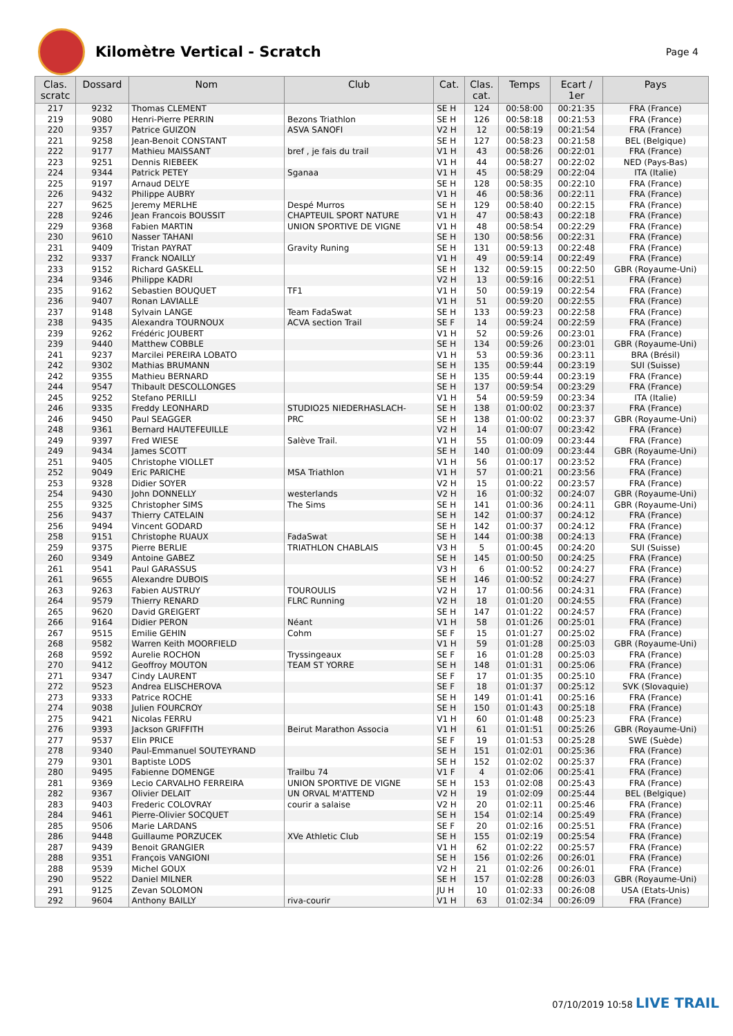Kilomètre Vertical - Scratch
Page 4
| Clas. scratc | Dossard | Nom | Club | Cat. | Clas. cat. | Temps | Ecart / 1er | Pays |
| --- | --- | --- | --- | --- | --- | --- | --- | --- |
| 217 | 9232 | Thomas CLEMENT | | SE H | 124 | 00:58:00 | 00:21:35 | FRA (France) |
| 219 | 9080 | Henri-Pierre PERRIN | Bezons Triathlon | SE H | 126 | 00:58:18 | 00:21:53 | FRA (France) |
| 220 | 9357 | Patrice GUIZON | ASVA SANOFI | V2 H | 12 | 00:58:19 | 00:21:54 | FRA (France) |
| 221 | 9258 | Jean-Benoit CONSTANT | | SE H | 127 | 00:58:23 | 00:21:58 | BEL (Belgique) |
| 222 | 9177 | Mathieu MAISSANT | bref , je fais du trail | V1 H | 43 | 00:58:26 | 00:22:01 | FRA (France) |
| 223 | 9251 | Dennis RIEBEEK | | V1 H | 44 | 00:58:27 | 00:22:02 | NED (Pays-Bas) |
| 224 | 9344 | Patrick PETEY | Sganaa | V1 H | 45 | 00:58:29 | 00:22:04 | ITA (Italie) |
| 225 | 9197 | Arnaud DELYE | | SE H | 128 | 00:58:35 | 00:22:10 | FRA (France) |
| 226 | 9432 | Philippe AUBRY | | V1 H | 46 | 00:58:36 | 00:22:11 | FRA (France) |
| 227 | 9625 | Jeremy MERLHE | Despé Murros | SE H | 129 | 00:58:40 | 00:22:15 | FRA (France) |
| 228 | 9246 | Jean Francois BOUSSIT | CHAPTEUIL SPORT NATURE | V1 H | 47 | 00:58:43 | 00:22:18 | FRA (France) |
| 229 | 9368 | Fabien MARTIN | UNION SPORTIVE DE VIGNE | V1 H | 48 | 00:58:54 | 00:22:29 | FRA (France) |
| 230 | 9610 | Nasser TAHANI | | SE H | 130 | 00:58:56 | 00:22:31 | FRA (France) |
| 231 | 9409 | Tristan PAYRAT | Gravity Runing | SE H | 131 | 00:59:13 | 00:22:48 | FRA (France) |
| 232 | 9337 | Franck NOAILLY | | V1 H | 49 | 00:59:14 | 00:22:49 | FRA (France) |
| 233 | 9152 | Richard GASKELL | | SE H | 132 | 00:59:15 | 00:22:50 | GBR (Royaume-Uni) |
| 234 | 9346 | Philippe KADRI | | V2 H | 13 | 00:59:16 | 00:22:51 | FRA (France) |
| 235 | 9162 | Sebastien BOUQUET | TF1 | V1 H | 50 | 00:59:19 | 00:22:54 | FRA (France) |
| 236 | 9407 | Ronan LAVIALLE | | V1 H | 51 | 00:59:20 | 00:22:55 | FRA (France) |
| 237 | 9148 | Sylvain LANGE | Team FadaSwat | SE H | 133 | 00:59:23 | 00:22:58 | FRA (France) |
| 238 | 9435 | Alexandra TOURNOUX | ACVA section Trail | SE F | 14 | 00:59:24 | 00:22:59 | FRA (France) |
| 239 | 9262 | Frédéric JOUBERT | | V1 H | 52 | 00:59:26 | 00:23:01 | FRA (France) |
| 239 | 9440 | Matthew COBBLE | | SE H | 134 | 00:59:26 | 00:23:01 | GBR (Royaume-Uni) |
| 241 | 9237 | Marcilei PEREIRA LOBATO | | V1 H | 53 | 00:59:36 | 00:23:11 | BRA (Brésil) |
| 242 | 9302 | Mathias BRUMANN | | SE H | 135 | 00:59:44 | 00:23:19 | SUI (Suisse) |
| 242 | 9355 | Mathieu BERNARD | | SE H | 135 | 00:59:44 | 00:23:19 | FRA (France) |
| 244 | 9547 | Thibault DESCOLLONGES | | SE H | 137 | 00:59:54 | 00:23:29 | FRA (France) |
| 245 | 9252 | Stefano PERILLI | | V1 H | 54 | 00:59:59 | 00:23:34 | ITA (Italie) |
| 246 | 9335 | Freddy LEONHARD | STUDIO25 NIEDERHASLACH- | SE H | 138 | 01:00:02 | 00:23:37 | FRA (France) |
| 246 | 9450 | Paul SEAGGER | PRC | SE H | 138 | 01:00:02 | 00:23:37 | GBR (Royaume-Uni) |
| 248 | 9361 | Bernard HAUTEFEUILLE | | V2 H | 14 | 01:00:07 | 00:23:42 | FRA (France) |
| 249 | 9397 | Fred WIESE | Salève Trail. | V1 H | 55 | 01:00:09 | 00:23:44 | FRA (France) |
| 249 | 9434 | James SCOTT | | SE H | 140 | 01:00:09 | 00:23:44 | GBR (Royaume-Uni) |
| 251 | 9405 | Christophe VIOLLET | | V1 H | 56 | 01:00:17 | 00:23:52 | FRA (France) |
| 252 | 9049 | Eric PARICHE | MSA Triathlon | V1 H | 57 | 01:00:21 | 00:23:56 | FRA (France) |
| 253 | 9328 | Didier SOYER | | V2 H | 15 | 01:00:22 | 00:23:57 | FRA (France) |
| 254 | 9430 | John DONNELLY | westerlands | V2 H | 16 | 01:00:32 | 00:24:07 | GBR (Royaume-Uni) |
| 255 | 9325 | Christopher SIMS | The Sims | SE H | 141 | 01:00:36 | 00:24:11 | GBR (Royaume-Uni) |
| 256 | 9437 | Thierry CATELAIN | | SE H | 142 | 01:00:37 | 00:24:12 | FRA (France) |
| 256 | 9494 | Vincent GODARD | | SE H | 142 | 01:00:37 | 00:24:12 | FRA (France) |
| 258 | 9151 | Christophe RUAUX | FadaSwat | SE H | 144 | 01:00:38 | 00:24:13 | FRA (France) |
| 259 | 9375 | Pierre BERLIE | TRIATHLON CHABLAIS | V3 H | 5 | 01:00:45 | 00:24:20 | SUI (Suisse) |
| 260 | 9349 | Antoine GABEZ | | SE H | 145 | 01:00:50 | 00:24:25 | FRA (France) |
| 261 | 9541 | Paul GARASSUS | | V3 H | 6 | 01:00:52 | 00:24:27 | FRA (France) |
| 261 | 9655 | Alexandre DUBOIS | | SE H | 146 | 01:00:52 | 00:24:27 | FRA (France) |
| 263 | 9263 | Fabien AUSTRUY | TOUROULIS | V2 H | 17 | 01:00:56 | 00:24:31 | FRA (France) |
| 264 | 9579 | Thierry RENARD | FLRC Running | V2 H | 18 | 01:01:20 | 00:24:55 | FRA (France) |
| 265 | 9620 | David GREIGERT | | SE H | 147 | 01:01:22 | 00:24:57 | FRA (France) |
| 266 | 9164 | Didier PERON | Néant | V1 H | 58 | 01:01:26 | 00:25:01 | FRA (France) |
| 267 | 9515 | Emilie GEHIN | Cohm | SE F | 15 | 01:01:27 | 00:25:02 | FRA (France) |
| 268 | 9582 | Warren Keith MOORFIELD | | V1 H | 59 | 01:01:28 | 00:25:03 | GBR (Royaume-Uni) |
| 268 | 9592 | Aurelie ROCHON | Tryssingeaux | SE F | 16 | 01:01:28 | 00:25:03 | FRA (France) |
| 270 | 9412 | Geoffroy MOUTON | TEAM ST YORRE | SE H | 148 | 01:01:31 | 00:25:06 | FRA (France) |
| 271 | 9347 | Cindy LAURENT | | SE F | 17 | 01:01:35 | 00:25:10 | FRA (France) |
| 272 | 9523 | Andrea ELISCHEROVA | | SE F | 18 | 01:01:37 | 00:25:12 | SVK (Slovaquie) |
| 273 | 9333 | Patrice ROCHE | | SE H | 149 | 01:01:41 | 00:25:16 | FRA (France) |
| 274 | 9038 | Julien FOURCROY | | SE H | 150 | 01:01:43 | 00:25:18 | FRA (France) |
| 275 | 9421 | Nicolas FERRU | | V1 H | 60 | 01:01:48 | 00:25:23 | FRA (France) |
| 276 | 9393 | Jackson GRIFFITH | Beirut Marathon Associa | V1 H | 61 | 01:01:51 | 00:25:26 | GBR (Royaume-Uni) |
| 277 | 9537 | Elin PRICE | | SE F | 19 | 01:01:53 | 00:25:28 | SWE (Suède) |
| 278 | 9340 | Paul-Emmanuel SOUTEYRAND | | SE H | 151 | 01:02:01 | 00:25:36 | FRA (France) |
| 279 | 9301 | Baptiste LODS | | SE H | 152 | 01:02:02 | 00:25:37 | FRA (France) |
| 280 | 9495 | Fabienne DOMENGE | Trailbu 74 | V1 F | 4 | 01:02:06 | 00:25:41 | FRA (France) |
| 281 | 9369 | Lecio CARVALHO FERREIRA | UNION SPORTIVE DE VIGNE | SE H | 153 | 01:02:08 | 00:25:43 | FRA (France) |
| 282 | 9367 | Olivier DELAIT | UN ORVAL M'ATTEND | V2 H | 19 | 01:02:09 | 00:25:44 | BEL (Belgique) |
| 283 | 9403 | Frederic COLOVRAY | courir a salaise | V2 H | 20 | 01:02:11 | 00:25:46 | FRA (France) |
| 284 | 9461 | Pierre-Olivier SOCQUET | | SE H | 154 | 01:02:14 | 00:25:49 | FRA (France) |
| 285 | 9506 | Marie LARDANS | | SE F | 20 | 01:02:16 | 00:25:51 | FRA (France) |
| 286 | 9448 | Guillaume PORZUCEK | XVe Athletic Club | SE H | 155 | 01:02:19 | 00:25:54 | FRA (France) |
| 287 | 9439 | Benoit GRANGIER | | V1 H | 62 | 01:02:22 | 00:25:57 | FRA (France) |
| 288 | 9351 | François VANGIONI | | SE H | 156 | 01:02:26 | 00:26:01 | FRA (France) |
| 288 | 9539 | Michel GOUX | | V2 H | 21 | 01:02:26 | 00:26:01 | FRA (France) |
| 290 | 9522 | Daniel MILNER | | SE H | 157 | 01:02:28 | 00:26:03 | GBR (Royaume-Uni) |
| 291 | 9125 | Zevan SOLOMON | | JU H | 10 | 01:02:33 | 00:26:08 | USA (Etats-Unis) |
| 292 | 9604 | Anthony BAILLY | riva-courir | V1 H | 63 | 01:02:34 | 00:26:09 | FRA (France) |
07/10/2019 10:58 LIVE TRAIL